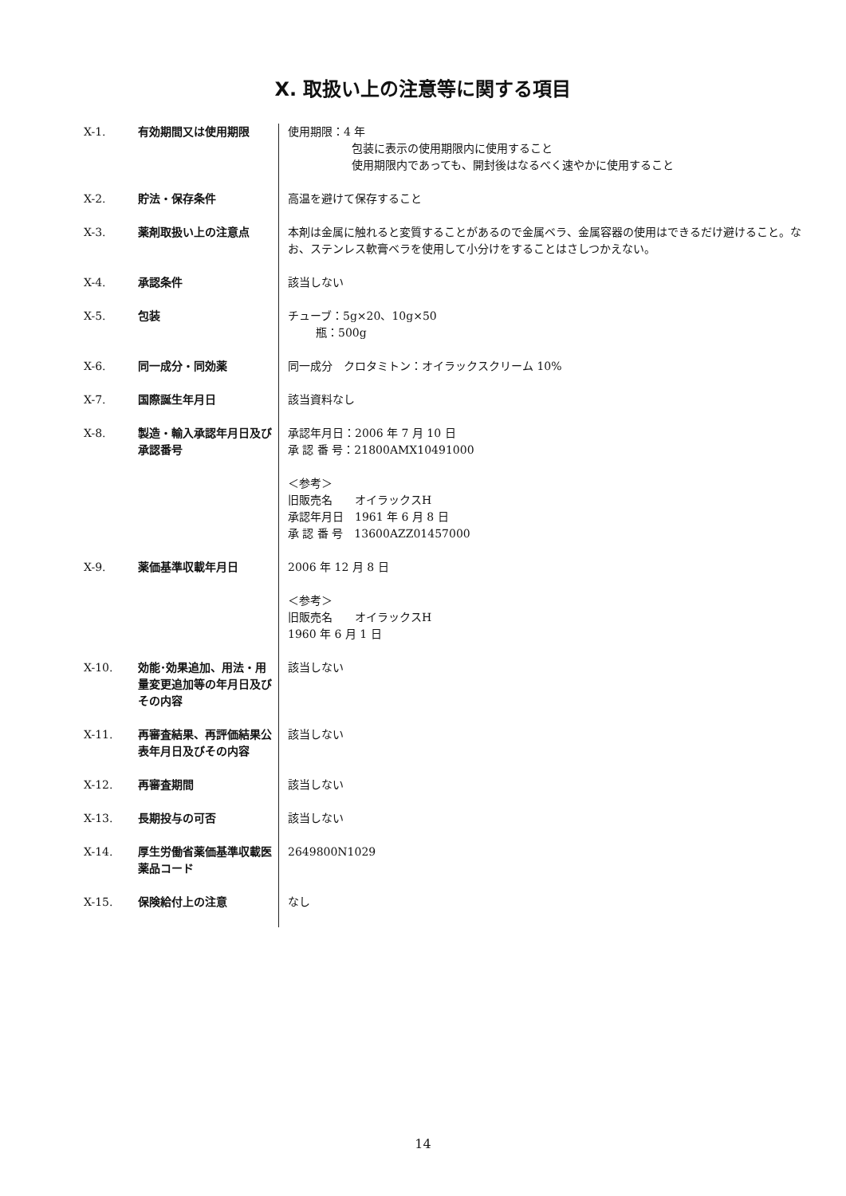X. 取扱い上の注意等に関する項目
| X-1. | 有効期間又は使用期限 | 使用期限：4 年 包装に表示の使用期限内に使用すること 使用期限内であっても、開封後はなるべく速やかに使用すること |
| X-2. | 貯法・保存条件 | 高温を避けて保存すること |
| X-3. | 薬剤取扱い上の注意点 | 本剤は金属に触れると変質することがあるので金属ベラ、金属容器の使用はできるだけ避けること。なお、ステンレス軟膏ベラを使用して小分けをすることはさしつかえない。 |
| X-4. | 承認条件 | 該当しない |
| X-5. | 包装 | チューブ：5g×20、10g×50 瓶：500g |
| X-6. | 同一成分・同効薬 | 同一成分 クロタミトン：オイラックスクリーム 10% |
| X-7. | 国際誕生年月日 | 該当資料なし |
| X-8. | 製造・輸入承認年月日及び承認番号 | 承認年月日：2006 年 7 月 10 日 承 認 番 号：21800AMX10491000 ＜参考＞ 旧販売名 オイラックスH 承認年月日 1961 年 6 月 8 日 承 認 番 号 13600AZZ01457000 |
| X-9. | 薬価基準収載年月日 | 2006 年 12 月 8 日 ＜参考＞ 旧販売名 オイラックスH 1960 年 6 月 1 日 |
| X-10. | 効能･効果追加、用法・用量変更追加等の年月日及びその内容 | 該当しない |
| X-11. | 再審査結果、再評価結果公表年月日及びその内容 | 該当しない |
| X-12. | 再審査期間 | 該当しない |
| X-13. | 長期投与の可否 | 該当しない |
| X-14. | 厚生労働省薬価基準収載医薬品コード | 2649800N1029 |
| X-15. | 保険給付上の注意 | なし |
14